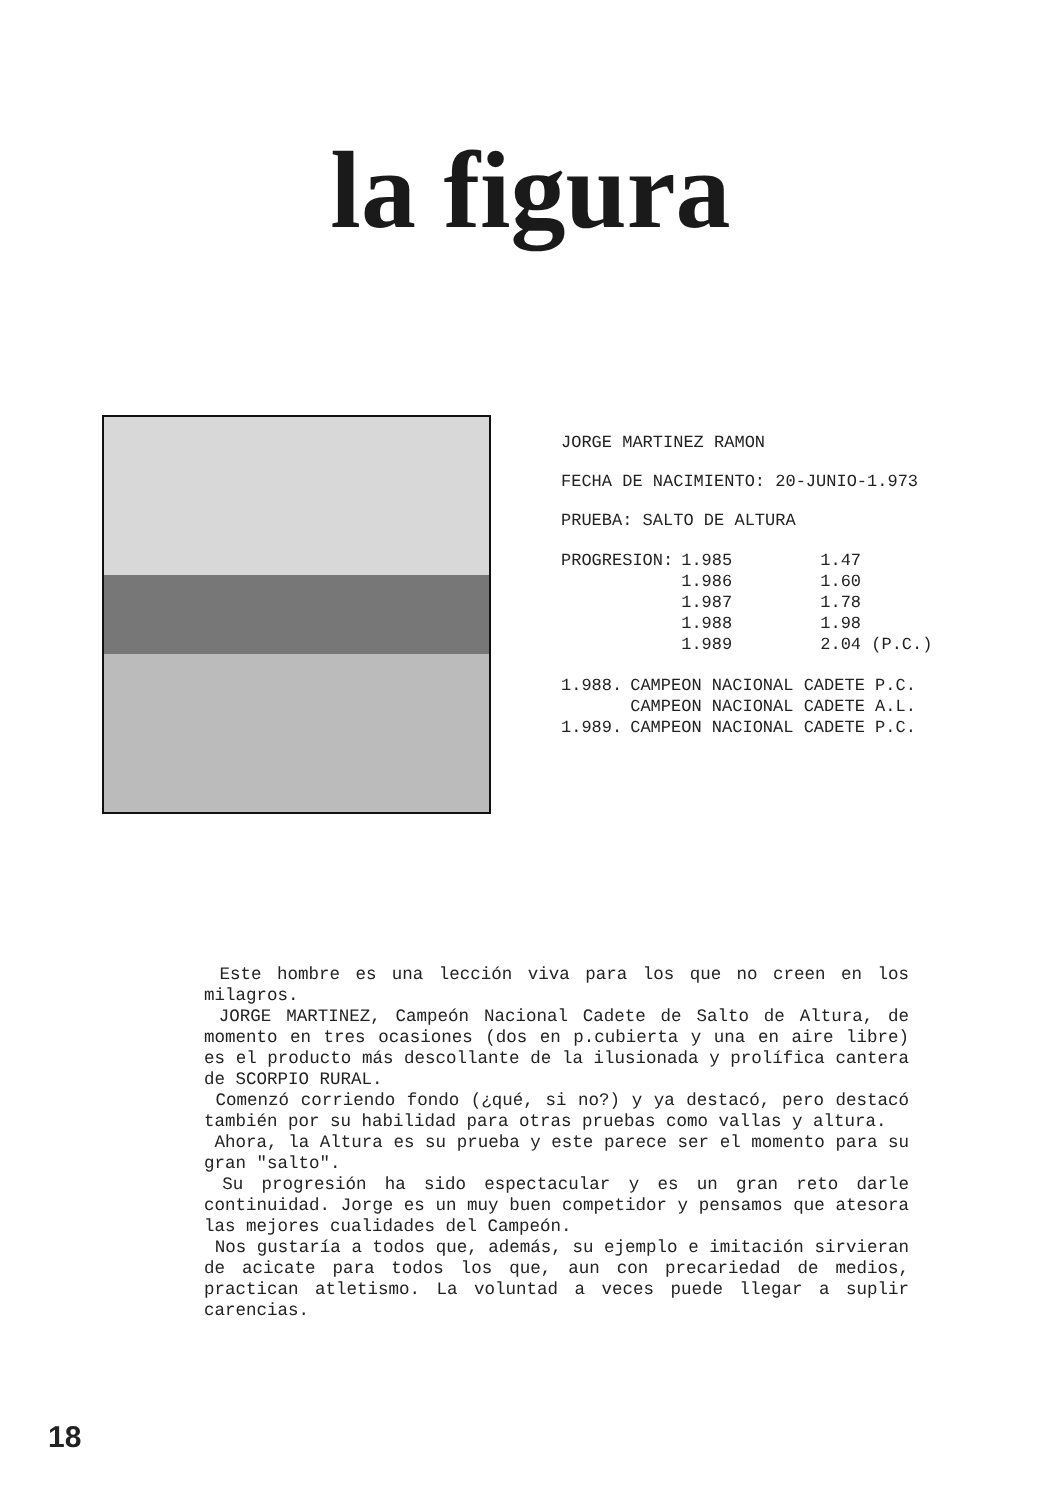la figura
JORGE MARTINEZ RAMON
FECHA DE NACIMIENTO: 20-JUNIO-1.973
PRUEBA: SALTO DE ALTURA
| PROGRESION: | 1.985 | 1.47 |
| | 1.986 | 1.60 |
| | 1.987 | 1.78 |
| | 1.988 | 1.98 |
| | 1.989 | 2.04 (P.C.) |
| 1.988. | CAMPEON NACIONAL CADETE P.C. |
| | CAMPEON NACIONAL CADETE A.L. |
| 1.989. | CAMPEON NACIONAL CADETE P.C. |
Este hombre es una lección viva para los que no creen en los milagros.
JORGE MARTINEZ, Campeón Nacional Cadete de Salto de Altura, de momento en tres ocasiones (dos en p.cubierta y una en aire libre) es el producto más descollante de la ilusionada y prolífica cantera de SCORPIO RURAL.
Comenzó corriendo fondo (¿qué, si no?) y ya destacó, pero destacó también por su habilidad para otras pruebas como vallas y altura.
Ahora, la Altura es su prueba y este parece ser el momento para su gran "salto".
Su progresión ha sido espectacular y es un gran reto darle continuidad. Jorge es un muy buen competidor y pensamos que atesora las mejores cualidades del Campeón.
Nos gustaría a todos que, además, su ejemplo e imitación sirvieran de acicate para todos los que, aun con precariedad de medios, practican atletismo. La voluntad a veces puede llegar a suplir carencias.
18